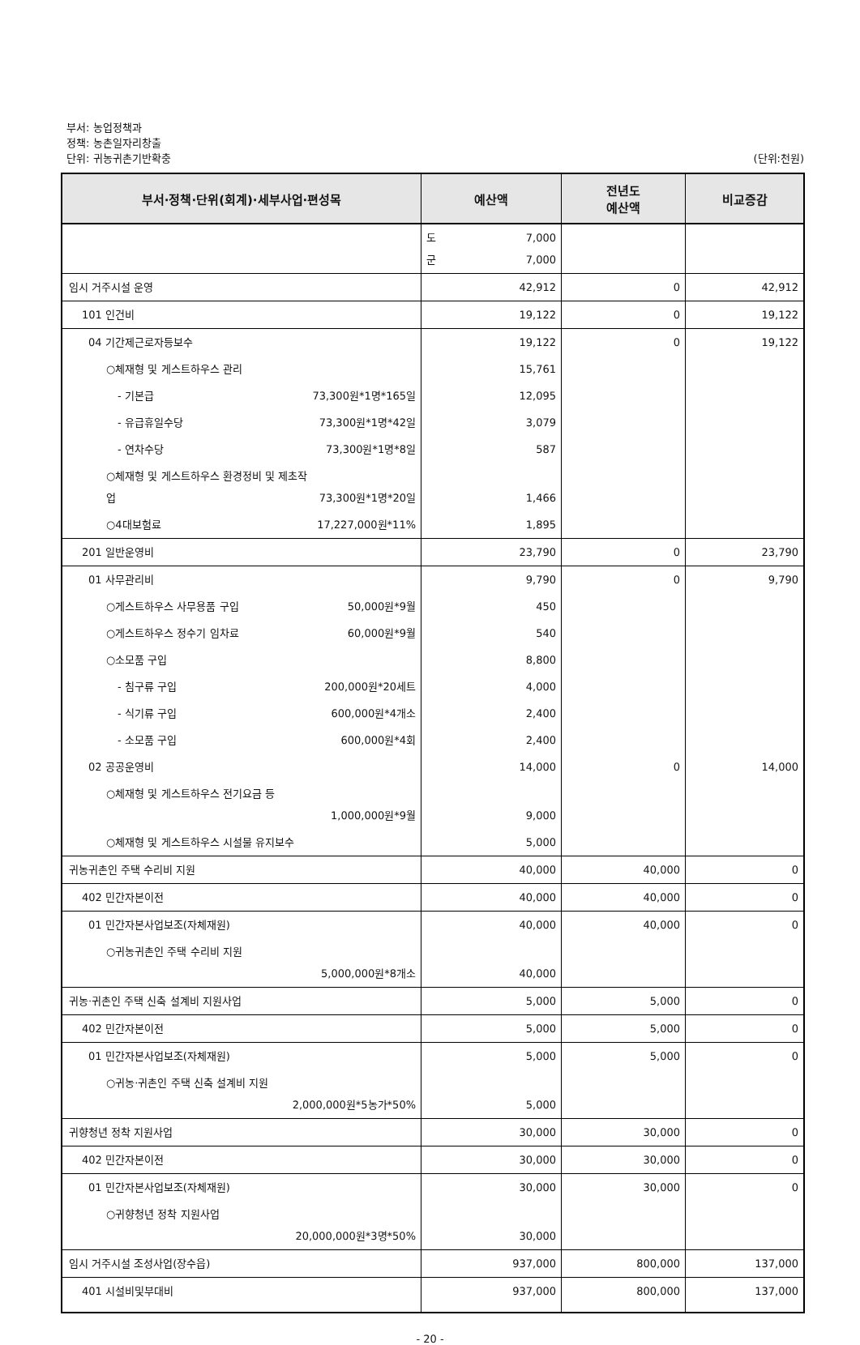부서: 농업정책과
정책: 농촌일자리창출
단위: 귀농귀촌기반확충
(단위:천원)
| 부서·정책·단위(회계)·세부사업·편성목 | 예산액 | 전년도 예산액 | 비교증감 |
| --- | --- | --- | --- |
| | 도 7,000 군 7,000 | | |
| 임시 거주시설 운영 | 42,912 | 0 | 42,912 |
| 101 인건비 | 19,122 | 0 | 19,122 |
| 04 기간제근로자등보수 | 19,122 | 0 | 19,122 |
| ○체재형 및 게스트하우스 관리 | 15,761 | | |
| - 기본급 73,300원*1명*165일 | 12,095 | | |
| - 유급휴일수당 73,300원*1명*42일 | 3,079 | | |
| - 연차수당 73,300원*1명*8일 | 587 | | |
| ○체재형 및 게스트하우스 환경정비 및 제초작 업 73,300원*1명*20일 | 1,466 | | |
| ○4대보험료 17,227,000원*11% | 1,895 | | |
| 201 일반운영비 | 23,790 | 0 | 23,790 |
| 01 사무관리비 | 9,790 | 0 | 9,790 |
| ○게스트하우스 사무용품 구입 50,000원*9월 | 450 | | |
| ○게스트하우스 정수기 임차료 60,000원*9월 | 540 | | |
| ○소모품 구입 | 8,800 | | |
| - 침구류 구입 200,000원*20세트 | 4,000 | | |
| - 식기류 구입 600,000원*4개소 | 2,400 | | |
| - 소모품 구입 600,000원*4회 | 2,400 | | |
| 02 공공운영비 | 14,000 | 0 | 14,000 |
| ○체재형 및 게스트하우스 전기요금 등 1,000,000원*9월 | 9,000 | | |
| ○체재형 및 게스트하우스 시설물 유지보수 | 5,000 | | |
| 귀농귀촌인 주택 수리비 지원 | 40,000 | 40,000 | 0 |
| 402 민간자본이전 | 40,000 | 40,000 | 0 |
| 01 민간자본사업보조(자체재원) | 40,000 | 40,000 | 0 |
| ○귀농귀촌인 주택 수리비 지원 5,000,000원*8개소 | 40,000 | | |
| 귀농·귀촌인 주택 신축 설계비 지원사업 | 5,000 | 5,000 | 0 |
| 402 민간자본이전 | 5,000 | 5,000 | 0 |
| 01 민간자본사업보조(자체재원) | 5,000 | 5,000 | 0 |
| ○귀농·귀촌인 주택 신축 설계비 지원 2,000,000원*5농가*50% | 5,000 | | |
| 귀향청년 정착 지원사업 | 30,000 | 30,000 | 0 |
| 402 민간자본이전 | 30,000 | 30,000 | 0 |
| 01 민간자본사업보조(자체재원) | 30,000 | 30,000 | 0 |
| ○귀향청년 정착 지원사업 20,000,000원*3명*50% | 30,000 | | |
| 임시 거주시설 조성사업(장수읍) | 937,000 | 800,000 | 137,000 |
| 401 시설비및부대비 | 937,000 | 800,000 | 137,000 |
- 20 -